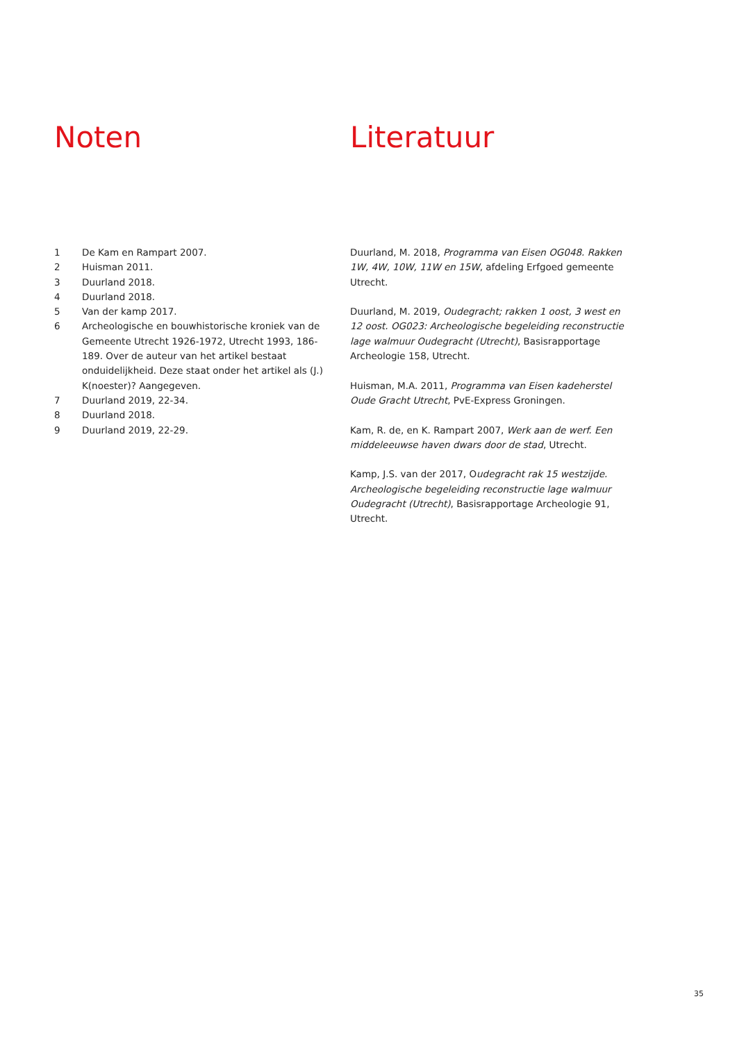Noten
1 De Kam en Rampart 2007.
2 Huisman 2011.
3 Duurland 2018.
4 Duurland 2018.
5 Van der kamp 2017.
6 Archeologische en bouwhistorische kroniek van de Gemeente Utrecht 1926-1972, Utrecht 1993, 186-189. Over de auteur van het artikel bestaat onduidelijkheid. Deze staat onder het artikel als (J.) K(noester)? Aangegeven.
7 Duurland 2019, 22-34.
8 Duurland 2018.
9 Duurland 2019, 22-29.
Literatuur
Duurland, M. 2018, Programma van Eisen OG048. Rakken 1W, 4W, 10W, 11W en 15W, afdeling Erfgoed gemeente Utrecht.
Duurland, M. 2019, Oudegracht; rakken 1 oost, 3 west en 12 oost. OG023: Archeologische begeleiding reconstructie lage walmuur Oudegracht (Utrecht), Basisrapportage Archeologie 158, Utrecht.
Huisman, M.A. 2011, Programma van Eisen kadeherstel Oude Gracht Utrecht, PvE-Express Groningen.
Kam, R. de, en K. Rampart 2007, Werk aan de werf. Een middeleeuwse haven dwars door de stad, Utrecht.
Kamp, J.S. van der 2017, Oudegracht rak 15 westzijde. Archeologische begeleiding reconstructie lage walmuur Oudegracht (Utrecht), Basisrapportage Archeologie 91, Utrecht.
35